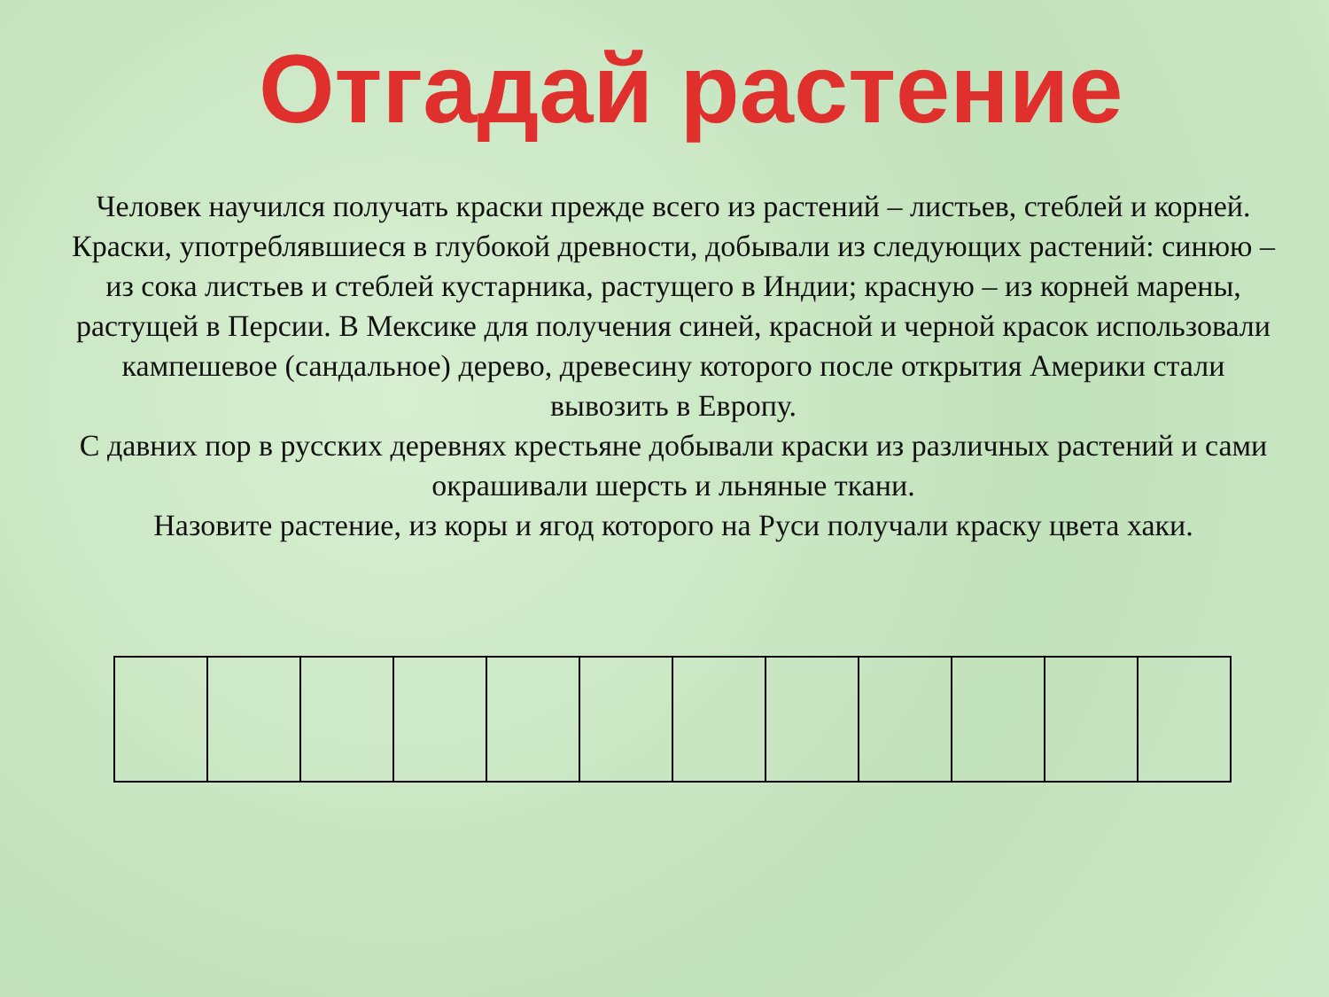Отгадай растение
Человек научился получать краски прежде всего из растений – листьев, стеблей и корней. Краски, употреблявшиеся в глубокой древности, добывали из следующих растений: синюю – из сока листьев и стеблей кустарника, растущего в Индии; красную – из корней марены, растущей в Персии. В Мексике для получения синей, красной и черной красок использовали кампешевое (сандальное) дерево, древесину которого после открытия Америки стали вывозить в Европу.
С давних пор в русских деревнях крестьяне добывали краски из различных растений и сами окрашивали шерсть и льняные ткани.
Назовите растение, из коры и ягод которого на Руси получали краску цвета хаки.